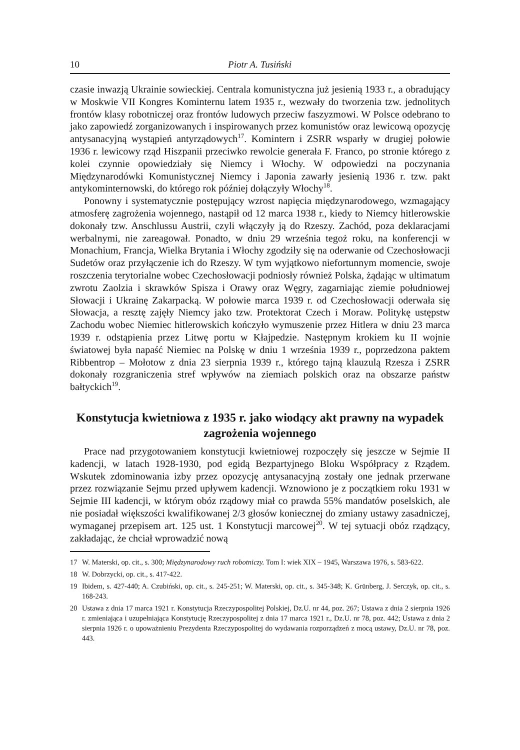10 Piotr A. Tusiński
czasie inwazją Ukrainie sowieckiej. Centrala komunistyczna już jesienią 1933 r., a obradujący w Moskwie VII Kongres Kominternu latem 1935 r., wezwały do tworzenia tzw. jednolitych frontów klasy robotniczej oraz frontów ludowych przeciw faszyzmowi. W Polsce odebrano to jako zapowiedź zorganizowanych i inspirowanych przez komunistów oraz lewicową opozycję antysanacyjną wystąpień antyrządowych<sup>17</sup>. Komintern i ZSRR wsparły w drugiej połowie 1936 r. lewicowy rząd Hiszpanii przeciwko rewolcie generała F. Franco, po stronie którego z kolei czynnie opowiedziały się Niemcy i Włochy. W odpowiedzi na poczynania Międzynarodówki Komunistycznej Niemcy i Japonia zawarły jesienią 1936 r. tzw. pakt antykominternowski, do którego rok później dołączyły Włochy<sup>18</sup>.
Ponowny i systematycznie postępujący wzrost napięcia międzynarodowego, wzmagający atmosferę zagrożenia wojennego, nastąpił od 12 marca 1938 r., kiedy to Niemcy hitlerowskie dokonały tzw. Anschlussu Austrii, czyli włączyły ją do Rzeszy. Zachód, poza deklaracjami werbalnymi, nie zareagował. Ponadto, w dniu 29 września tegoż roku, na konferencji w Monachium, Francja, Wielka Brytania i Włochy zgodziły się na oderwanie od Czechosłowacji Sudetów oraz przyłączenie ich do Rzeszy. W tym wyjątkowo niefortunnym momencie, swoje roszczenia terytorialne wobec Czechosłowacji podniosły również Polska, żądając w ultimatum zwrotu Zaolzia i skrawków Spisza i Orawy oraz Węgry, zagarniając ziemie południowej Słowacji i Ukrainę Zakarpacką. W połowie marca 1939 r. od Czechosłowacji oderwała się Słowacja, a resztę zajęły Niemcy jako tzw. Protektorat Czech i Moraw. Politykę ustępstw Zachodu wobec Niemiec hitlerowskich kończyło wymuszenie przez Hitlera w dniu 23 marca 1939 r. odstąpienia przez Litwę portu w Kłajpedzie. Następnym krokiem ku II wojnie światowej była napaść Niemiec na Polskę w dniu 1 września 1939 r., poprzedzona paktem Ribbentrop – Mołotow z dnia 23 sierpnia 1939 r., którego tajną klauzulą Rzesza i ZSRR dokonały rozgraniczenia stref wpływów na ziemiach polskich oraz na obszarze państw bałtyckich<sup>19</sup>.
Konstytucja kwietniowa z 1935 r. jako wiodący akt prawny na wypadek zagrożenia wojennego
Prace nad przygotowaniem konstytucji kwietniowej rozpoczęły się jeszcze w Sejmie II kadencji, w latach 1928-1930, pod egidą Bezpartyjnego Bloku Współpracy z Rządem. Wskutek zdominowania izby przez opozycję antysanacyjną zostały one jednak przerwane przez rozwiązanie Sejmu przed upływem kadencji. Wznowiono je z początkiem roku 1931 w Sejmie III kadencji, w którym obóz rządowy miał co prawda 55% mandatów poselskich, ale nie posiadał większości kwalifikowanej 2/3 głosów koniecznej do zmiany ustawy zasadniczej, wymaganej przepisem art. 125 ust. 1 Konstytucji marcowej<sup>20</sup>. W tej sytuacji obóz rządzący, zakładając, że chciał wprowadzić nową
17 W. Materski, op. cit., s. 300; Międzynarodowy ruch robotniczy. Tom I: wiek XIX – 1945, Warszawa 1976, s. 583-622.
18 W. Dobrzycki, op. cit., s. 417-422.
19 Ibidem, s. 427-440; A. Czubiński, op. cit., s. 245-251; W. Materski, op. cit., s. 345-348; K. Grünberg, J. Serczyk, op. cit., s. 168-243.
20 Ustawa z dnia 17 marca 1921 r. Konstytucja Rzeczypospolitej Polskiej, Dz.U. nr 44, poz. 267; Ustawa z dnia 2 sierpnia 1926 r. zmieniająca i uzupełniająca Konstytucję Rzeczypospolitej z dnia 17 marca 1921 r., Dz.U. nr 78, poz. 442; Ustawa z dnia 2 sierpnia 1926 r. o upoważnieniu Prezydenta Rzeczypospolitej do wydawania rozporządzeń z mocą ustawy, Dz.U. nr 78, poz. 443.